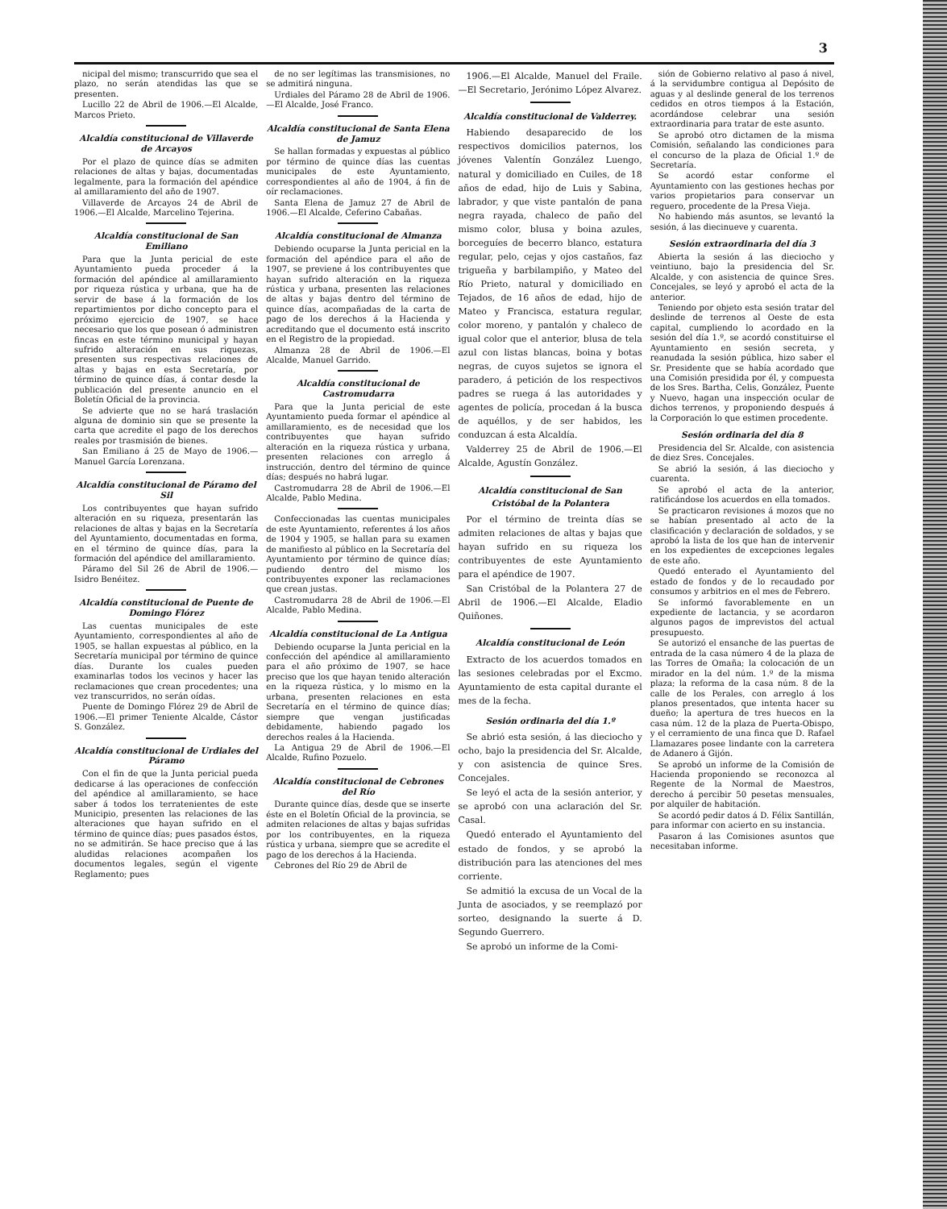3
nicipal del mismo; transcurrido que sea el plazo, no serán atendidas las que se presenten.
Lucillo 22 de Abril de 1906.—El Alcalde, Marcos Prieto.
Alcaldía constitucional de Villaverde de Arcayos
Por el plazo de quince días se admiten relaciones de altas y bajas, documentadas legalmente, para la formación del apéndice al amillaramiento del año de 1907.
Villaverde de Arcayos 24 de Abril de 1906.—El Alcalde, Marcelino Tejerina.
Alcaldía constitucional de San Emiliano
Para que la Junta pericial de este Ayuntamiento pueda proceder á la formación del apéndice al amillaramiento por riqueza rústica y urbana, que ha de servir de base á la formación de los repartimientos por dicho concepto para el próximo ejercicio de 1907, se hace necesario que los que posean ó administren fincas en este término municipal y hayan sufrido alteración en sus riquezas, presenten sus respectivas relaciones de altas y bajas en esta Secretaría, por término de quince días, á contar desde la publicación del presente anuncio en el Boletín Oficial de la provincia.
Se advierte que no se hará traslación alguna de dominio sin que se presente la carta que acredite el pago de los derechos reales por trasmisión de bienes.
San Emiliano á 25 de Mayo de 1906.—Manuel García Lorenzana.
Alcaldía constitucional de Páramo del Sil
Los contribuyentes que hayan sufrido alteración en su riqueza, presentarán las relaciones de altas y bajas en la Secretaría del Ayuntamiento, documentadas en forma, en el término de quince días, para la formación del apéndice del amillaramiento.
Páramo del Sil 26 de Abril de 1906.—Isidro Benéitez.
Alcaldía constitucional de Puente de Domingo Flórez
Las cuentas municipales de este Ayuntamiento, correspondientes al año de 1905, se hallan expuestas al público, en la Secretaría municipal por término de quince días. Durante los cuales pueden examinarlas todos los vecinos y hacer las reclamaciones que crean procedentes; una vez transcurridos, no serán oídas.
Puente de Domingo Flórez 29 de Abril de 1906.—El primer Teniente Alcalde, Cástor S. González.
Alcaldía constitucional de Urdiales del Páramo
Con el fin de que la Junta pericial pueda dedicarse á las operaciones de confección del apéndice al amillaramiento, se hace saber á todos los terratenientes de este Municipio, presenten las relaciones de las alteraciones que hayan sufrido en el término de quince días; pues pasados éstos, no se admitirán. Se hace preciso que á las aludidas relaciones acompañen los documentos legales, según el vigente Reglamento; pues
de no ser legítimas las transmisiones, no se admitirá ninguna.
Urdiales del Páramo 28 de Abril de 1906.—El Alcalde, José Franco.
Alcaldía constitucional de Santa Elena de Jamuz
Se hallan formadas y expuestas al público por término de quince días las cuentas municipales de este Ayuntamiento, correspondientes al año de 1904, á fin de oír reclamaciones.
Santa Elena de Jamuz 27 de Abril de 1906.—El Alcalde, Ceferino Cabañas.
Alcaldía constitucional de Almanza
Debiendo ocuparse la Junta pericial en la formación del apéndice para el año de 1907, se previene á los contribuyentes que hayan sufrido alteración en la riqueza rústica y urbana, presenten las relaciones de altas y bajas dentro del término de quince días, acompañadas de la carta de pago de los derechos á la Hacienda y acreditando que el documento está inscrito en el Registro de la propiedad.
Almanza 28 de Abril de 1906.—El Alcalde, Manuel Garrido.
Alcaldía constitucional de Castromudarra
Para que la Junta pericial de este Ayuntamiento pueda formar el apéndice al amillaramiento, es de necesidad que los contribuyentes que hayan sufrido alteración en la riqueza rústica y urbana, presenten relaciones con arreglo á instrucción, dentro del término de quince días; después no habrá lugar.
Castromudarra 28 de Abril de 1906.—El Alcalde, Pablo Medina.
Confeccionadas las cuentas municipales de este Ayuntamiento, referentes á los años de 1904 y 1905, se hallan para su examen de manifiesto al público en la Secretaría del Ayuntamiento por término de quince días; pudiendo dentro del mismo los contribuyentes exponer las reclamaciones que crean justas.
Castromudarra 28 de Abril de 1906.—El Alcalde, Pablo Medina.
Alcaldía constitucional de La Antigua
Debiendo ocuparse la Junta pericial en la confección del apéndice al amillaramiento para el año próximo de 1907, se hace preciso que los que hayan tenido alteración en la riqueza rústica, y lo mismo en la urbana, presenten relaciones en esta Secretaría en el término de quince días; siempre que vengan justificadas debidamente, habiendo pagado los derechos reales á la Hacienda.
La Antigua 29 de Abril de 1906.—El Alcalde, Rufino Pozuelo.
Alcaldía constitucional de Cebrones del Río
Durante quince días, desde que se inserte éste en el Boletín Oficial de la provincia, se admiten relaciones de altas y bajas sufridas por los contribuyentes, en la riqueza rústica y urbana, siempre que se acredite el pago de los derechos á la Hacienda.
Cebrones del Río 29 de Abril de
1906.—El Alcalde, Manuel del Fraile.—El Secretario, Jerónimo López Alvarez.
Alcaldía constitucional de Valderrey.
Habiendo desaparecido de los respectivos domicilios paternos, los jóvenes Valentín González Luengo, natural y domiciliado en Cuiles, de 18 años de edad, hijo de Luis y Sabina, labrador, y que viste pantalón de pana negra rayada, chaleco de paño del mismo color, blusa y boina azules, borceguíes de becerro blanco, estatura regular, pelo, cejas y ojos castaños, faz trigueña y barbilampiño, y Mateo del Río Prieto, natural y domiciliado en Tejados, de 16 años de edad, hijo de Mateo y Francisca, estatura regular, color moreno, y pantalón y chaleco de igual color que el anterior, blusa de tela azul con listas blancas, boina y botas negras, de cuyos sujetos se ignora el paradero, á petición de los respectivos padres se ruega á las autoridades y agentes de policía, procedan á la busca de aquéllos, y de ser habidos, les conduzcan á esta Alcaldía.
Valderrey 25 de Abril de 1906.—El Alcalde, Agustín González.
Alcaldía constitucional de San Cristóbal de la Polantera
Por el término de treinta días se admiten relaciones de altas y bajas que hayan sufrido en su riqueza los contribuyentes de este Ayuntamiento para el apéndice de 1907.
San Cristóbal de la Polantera 27 de Abril de 1906.—El Alcalde, Eladio Quiñones.
Alcaldía constitucional de León
Extracto de los acuerdos tomados en las sesiones celebradas por el Excmo. Ayuntamiento de esta capital durante el mes de la fecha.
Sesión ordinaria del día 1.º
Se abrió esta sesión, á las dieciocho y ocho, bajo la presidencia del Sr. Alcalde, y con asistencia de quince Sres. Concejales.
Se leyó el acta de la sesión anterior, y se aprobó con una aclaración del Sr. Casal.
Quedó enterado el Ayuntamiento del estado de fondos, y se aprobó la distribución para las atenciones del mes corriente.
Se admitió la excusa de un Vocal de la Junta de asociados, y se reemplazó por sorteo, designando la suerte á D. Segundo Guerrero.
Se aprobó un informe de la Comi-
sión de Gobierno relativo al paso á nivel, á la servidumbre contigua al Depósito de aguas y al deslinde general de los terrenos cedidos en otros tiempos á la Estación, acordándose celebrar una sesión extraordinaria para tratar de este asunto.
Se aprobó otro dictamen de la misma Comisión, señalando las condiciones para el concurso de la plaza de Oficial 1.º de Secretaría.
Se acordó estar conforme el Ayuntamiento con las gestiones hechas por varios propietarios para conservar un reguero, procedente de la Presa Vieja.
No habiendo más asuntos, se levantó la sesión, á las diecinueve y cuarenta.
Sesión extraordinaria del día 3
Abierta la sesión á las dieciocho y veintiuno, bajo la presidencia del Sr. Alcalde, y con asistencia de quince Sres. Concejales, se leyó y aprobó el acta de la anterior.
Teniendo por objeto esta sesión tratar del deslinde de terrenos al Oeste de esta capital, cumpliendo lo acordado en la sesión del día 1.º, se acordó constituirse el Ayuntamiento en sesión secreta, y reanudada la sesión pública, hizo saber el Sr. Presidente que se había acordado que una Comisión presidida por él, y compuesta de los Sres. Bartha, Celis, González, Puente y Nuevo, hagan una inspección ocular de dichos terrenos, y proponiendo después á la Corporación lo que estimen procedente.
Sesión ordinaria del día 8
Presidencia del Sr. Alcalde, con asistencia de diez Sres. Concejales.
Se abrió la sesión, á las dieciocho y cuarenta.
Se aprobó el acta de la anterior, ratificándose los acuerdos en ella tomados.
Se practicaron revisiones á mozos que no se habían presentado al acto de la clasificación y declaración de soldados, y se aprobó la lista de los que han de intervenir en los expedientes de excepciones legales de este año.
Quedó enterado el Ayuntamiento del estado de fondos y de lo recaudado por consumos y arbitrios en el mes de Febrero.
Se informó favorablemente en un expediente de lactancia, y se acordaron algunos pagos de imprevistos del actual presupuesto.
Se autorizó el ensanche de las puertas de entrada de la casa número 4 de la plaza de las Torres de Omaña; la colocación de un mirador en la del núm. 1.º de la misma plaza; la reforma de la casa núm. 8 de la calle de los Perales, con arreglo á los planos presentados, que intenta hacer su dueño; la apertura de tres huecos en la casa núm. 12 de la plaza de Puerta-Obispo, y el cerramiento de una finca que D. Rafael Llamazares posee lindante con la carretera de Adanero á Gijón.
Se aprobó un informe de la Comisión de Hacienda proponiendo se reconozca al Regente de la Normal de Maestros, derecho á percibir 50 pesetas mensuales, por alquiler de habitación.
Se acordó pedir datos á D. Félix Santillán, para informar con acierto en su instancia.
Pasaron á las Comisiones asuntos que necesitaban informe.